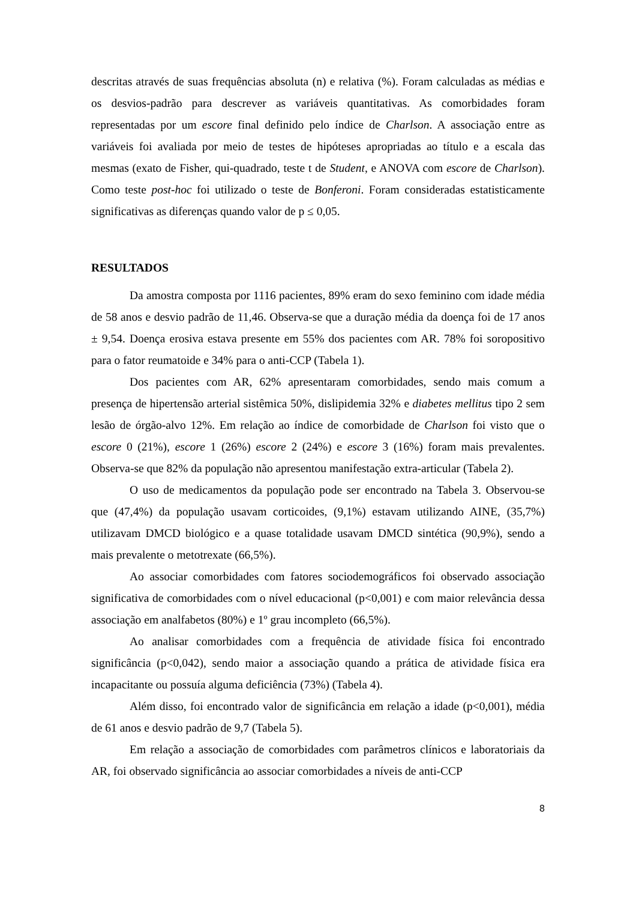descritas através de suas frequências absoluta (n) e relativa (%). Foram calculadas as médias e os desvios-padrão para descrever as variáveis quantitativas. As comorbidades foram representadas por um escore final definido pelo índice de Charlson. A associação entre as variáveis foi avaliada por meio de testes de hipóteses apropriadas ao título e a escala das mesmas (exato de Fisher, qui-quadrado, teste t de Student, e ANOVA com escore de Charlson). Como teste post-hoc foi utilizado o teste de Bonferoni. Foram consideradas estatisticamente significativas as diferenças quando valor de p ≤ 0,05.
RESULTADOS
Da amostra composta por 1116 pacientes, 89% eram do sexo feminino com idade média de 58 anos e desvio padrão de 11,46. Observa-se que a duração média da doença foi de 17 anos ± 9,54. Doença erosiva estava presente em 55% dos pacientes com AR. 78% foi soropositivo para o fator reumatoide e 34% para o anti-CCP (Tabela 1).
Dos pacientes com AR, 62% apresentaram comorbidades, sendo mais comum a presença de hipertensão arterial sistêmica 50%, dislipidemia 32% e diabetes mellitus tipo 2 sem lesão de órgão-alvo 12%. Em relação ao índice de comorbidade de Charlson foi visto que o escore 0 (21%), escore 1 (26%) escore 2 (24%) e escore 3 (16%) foram mais prevalentes. Observa-se que 82% da população não apresentou manifestação extra-articular (Tabela 2).
O uso de medicamentos da população pode ser encontrado na Tabela 3. Observou-se que (47,4%) da população usavam corticoides, (9,1%) estavam utilizando AINE, (35,7%) utilizavam DMCD biológico e a quase totalidade usavam DMCD sintética (90,9%), sendo a mais prevalente o metotrexate (66,5%).
Ao associar comorbidades com fatores sociodemográficos foi observado associação significativa de comorbidades com o nível educacional (p<0,001) e com maior relevância dessa associação em analfabetos (80%) e 1º grau incompleto (66,5%).
Ao analisar comorbidades com a frequência de atividade física foi encontrado significância (p<0,042), sendo maior a associação quando a prática de atividade física era incapacitante ou possuía alguma deficiência (73%) (Tabela 4).
Além disso, foi encontrado valor de significância em relação a idade (p<0,001), média de 61 anos e desvio padrão de 9,7 (Tabela 5).
Em relação a associação de comorbidades com parâmetros clínicos e laboratoriais da AR, foi observado significância ao associar comorbidades a níveis de anti-CCP
8